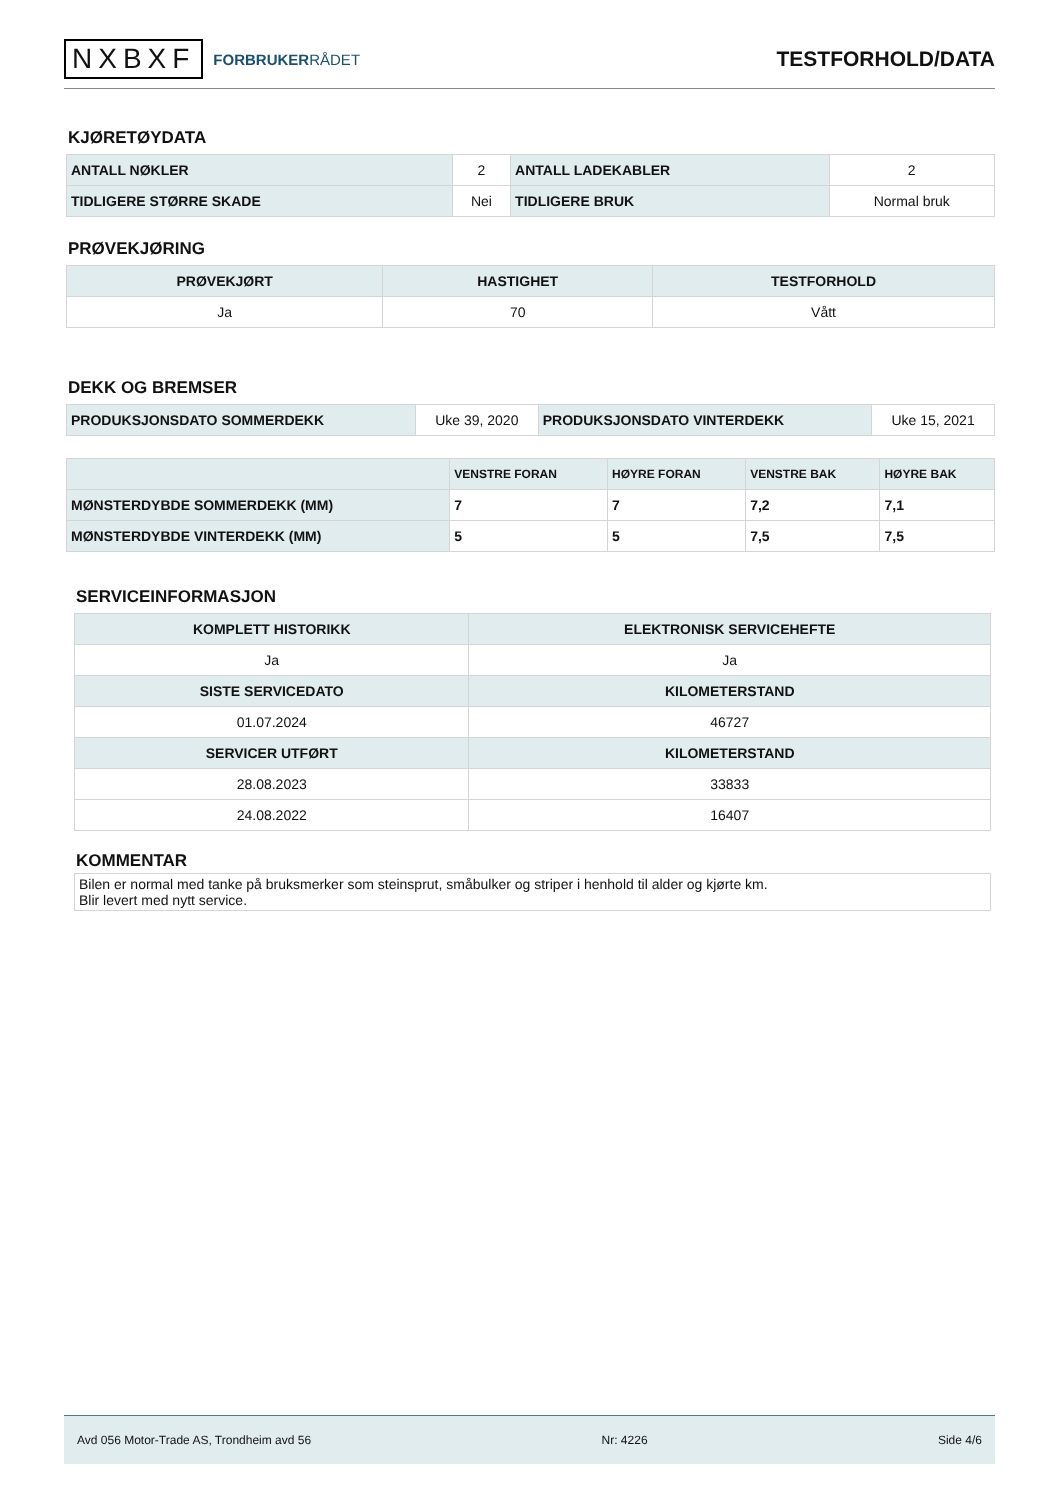NXBXF FORBRUKERRÅDET
TESTFORHOLD/DATA
KJØRETØYDATA
| ANTALL NØKLER | 2 | ANTALL LADEKABLER | 2 |
| TIDLIGERE STØRRE SKADE | Nei | TIDLIGERE BRUK | Normal bruk |
PRØVEKJØRING
| PRØVEKJØRT | HASTIGHET | TESTFORHOLD |
| --- | --- | --- |
| Ja | 70 | Vått |
DEKK OG BREMSER
| PRODUKSJONSDATO SOMMERDEKK | Uke 39, 2020 | PRODUKSJONSDATO VINTERDEKK | Uke 15, 2021 |
| | VENSTRE FORAN | HØYRE FORAN | VENSTRE BAK | HØYRE BAK |
| --- | --- | --- | --- | --- |
| MØNSTERDYBDE SOMMERDEKK (MM) | 7 | 7 | 7,2 | 7,1 |
| MØNSTERDYBDE VINTERDEKK (MM) | 5 | 5 | 7,5 | 7,5 |
SERVICEINFORMASJON
| KOMPLETT HISTORIKK | ELEKTRONISK SERVICEHEFTE |
| --- | --- |
| Ja | Ja |
| SISTE SERVICEDATO | KILOMETERSTAND |
| 01.07.2024 | 46727 |
| SERVICER UTFØRT | KILOMETERSTAND |
| 28.08.2023 | 33833 |
| 24.08.2022 | 16407 |
KOMMENTAR
Bilen er normal med tanke på bruksmerker som steinsprut, småbulker og striper i henhold til alder og kjørte km.
Blir levert med nytt service.
Avd 056 Motor-Trade AS, Trondheim avd 56 Nr: 4226 Side 4/6